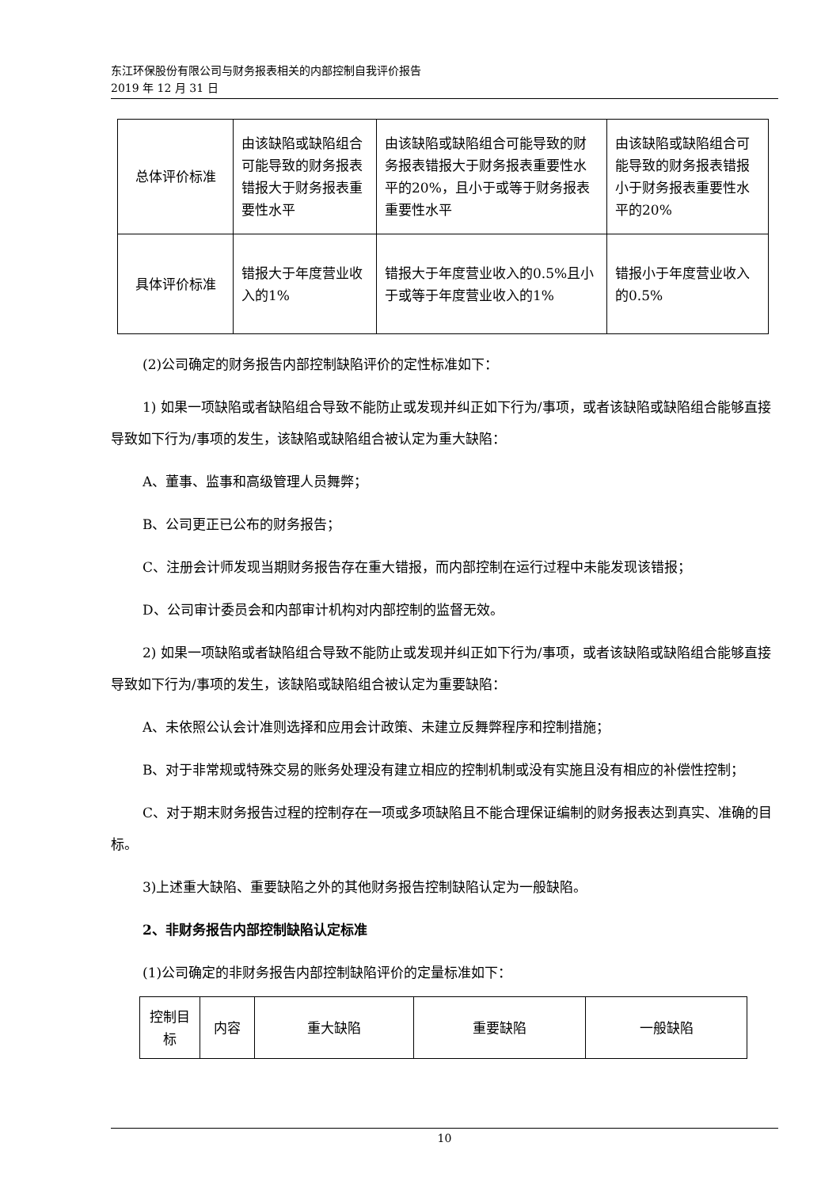东江环保股份有限公司与财务报表相关的内部控制自我评价报告
2019 年 12 月 31 日
| 总体评价标准 | 由该缺陷或缺陷组合可能导致的财务报表错报大于财务报表重要性水平 | 由该缺陷或缺陷组合可能导致的财务报表错报大于财务报表重要性水平的20%，且小于或等于财务报表重要性水平 | 由该缺陷或缺陷组合可能导致的财务报表错报小于财务报表重要性水平的20% |
| 具体评价标准 | 错报大于年度营业收入的1% | 错报大于年度营业收入的0.5%且小于或等于年度营业收入的1% | 错报小于年度营业收入的0.5% |
(2)公司确定的财务报告内部控制缺陷评价的定性标准如下：
1) 如果一项缺陷或者缺陷组合导致不能防止或发现并纠正如下行为/事项，或者该缺陷或缺陷组合能够直接导致如下行为/事项的发生，该缺陷或缺陷组合被认定为重大缺陷：
A、董事、监事和高级管理人员舞弊；
B、公司更正已公布的财务报告；
C、注册会计师发现当期财务报告存在重大错报，而内部控制在运行过程中未能发现该错报；
D、公司审计委员会和内部审计机构对内部控制的监督无效。
2) 如果一项缺陷或者缺陷组合导致不能防止或发现并纠正如下行为/事项，或者该缺陷或缺陷组合能够直接导致如下行为/事项的发生，该缺陷或缺陷组合被认定为重要缺陷：
A、未依照公认会计准则选择和应用会计政策、未建立反舞弊程序和控制措施；
B、对于非常规或特殊交易的账务处理没有建立相应的控制机制或没有实施且没有相应的补偿性控制；
C、对于期末财务报告过程的控制存在一项或多项缺陷且不能合理保证编制的财务报表达到真实、准确的目标。
3)上述重大缺陷、重要缺陷之外的其他财务报告控制缺陷认定为一般缺陷。
2、非财务报告内部控制缺陷认定标准
(1)公司确定的非财务报告内部控制缺陷评价的定量标准如下：
| 控制目标 | 内容 | 重大缺陷 | 重要缺陷 | 一般缺陷 |
10